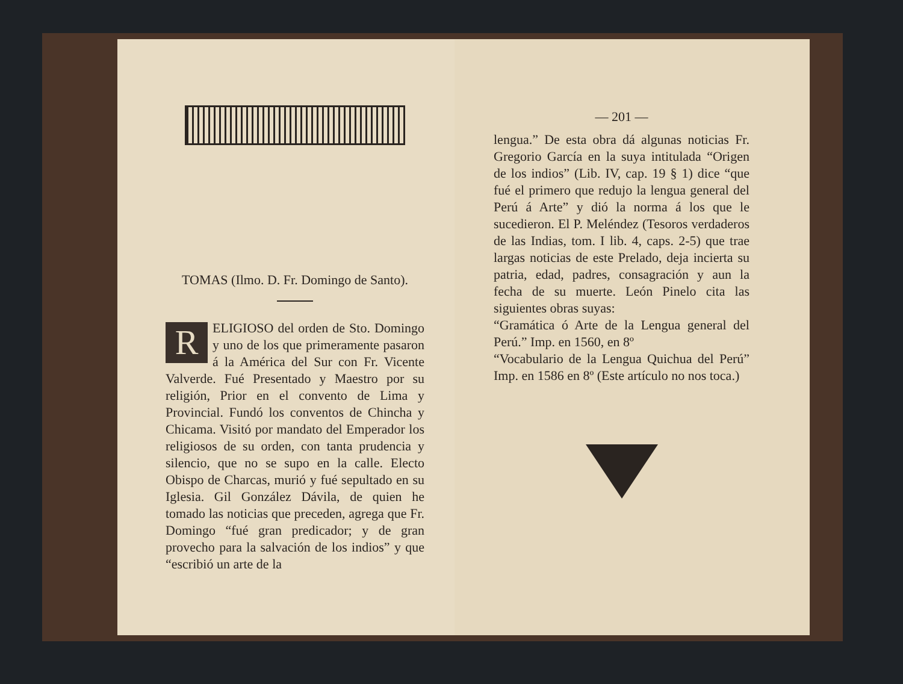TOMAS (Ilmo. D. Fr. Domingo de Santo).
RELIGIOSO del orden de Sto. Domingo y uno de los que primeramente pasaron á la América del Sur con Fr. Vicente Valverde. Fué Presentado y Maestro por su religión, Prior en el convento de Lima y Provincial. Fundó los conventos de Chincha y Chicama. Visitó por mandato del Emperador los religiosos de su orden, con tanta prudencia y silencio, que no se supo en la calle. Electo Obispo de Charcas, murió y fué sepultado en su Iglesia. Gil González Dávila, de quien he tomado las noticias que preceden, agrega que Fr. Domingo “fué gran predicador; y de gran provecho para la salvación de los indios” y que “escribió un arte de la
— 201 —
lengua.” De esta obra dá algunas noticias Fr. Gregorio García en la suya intitulada “Origen de los indios” (Lib. IV, cap. 19 § 1) dice “que fué el primero que redujo la lengua general del Perú á Arte” y dió la norma á los que le sucedieron. El P. Meléndez (Tesoros verdaderos de las Indias, tom. I lib. 4, caps. 2-5) que trae largas noticias de este Prelado, deja incierta su patria, edad, padres, consagración y aun la fecha de su muerte. León Pinelo cita las siguientes obras suyas:
“Gramática ó Arte de la Lengua general del Perú.” Imp. en 1560, en 8º
“Vocabulario de la Lengua Quichua del Perú” Imp. en 1586 en 8º (Este artículo no nos toca.)